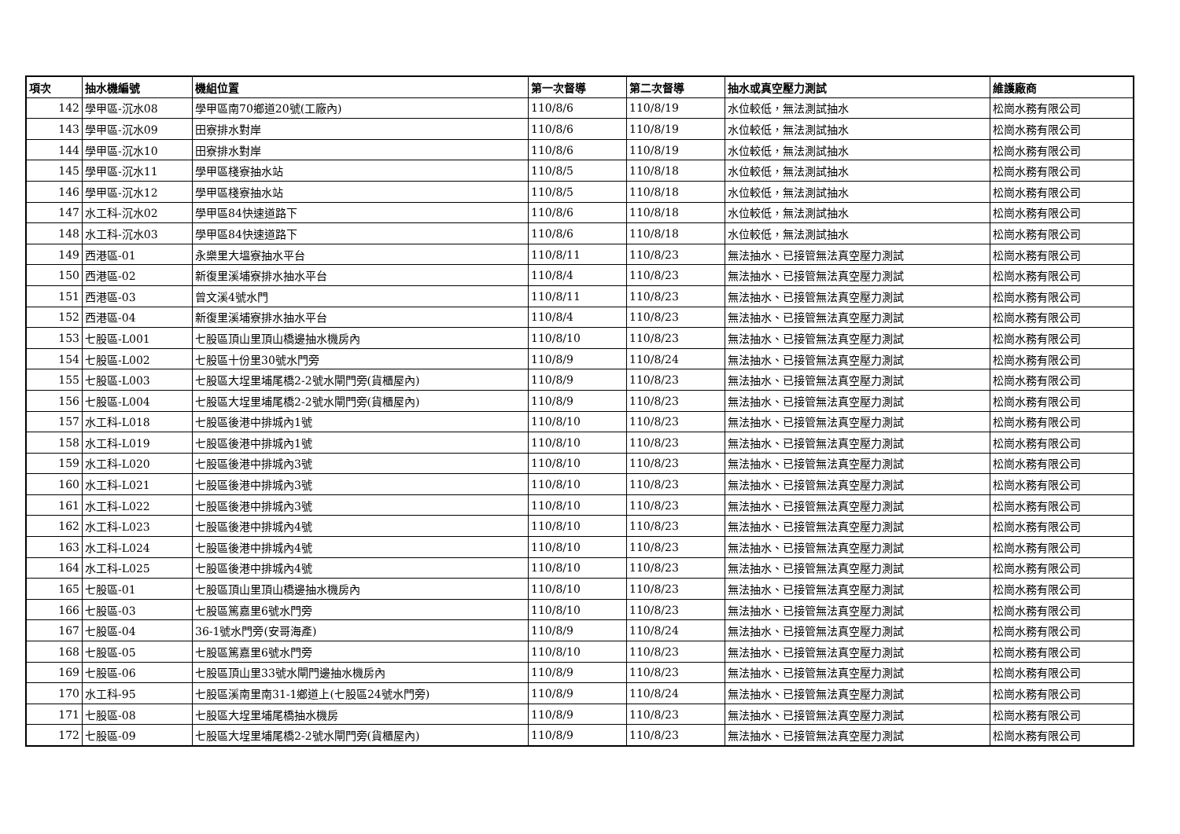| 項次 | 抽水機編號 | 機組位置 | 第一次督導 | 第二次督導 | 抽水或真空壓力測試 | 維護廠商 |
| --- | --- | --- | --- | --- | --- | --- |
| 142 | 學甲區-沉水08 | 學甲區南70鄉道20號(工廠內) | 110/8/6 | 110/8/19 | 水位較低，無法測試抽水 | 松崗水務有限公司 |
| 143 | 學甲區-沉水09 | 田寮排水對岸 | 110/8/6 | 110/8/19 | 水位較低，無法測試抽水 | 松崗水務有限公司 |
| 144 | 學甲區-沉水10 | 田寮排水對岸 | 110/8/6 | 110/8/19 | 水位較低，無法測試抽水 | 松崗水務有限公司 |
| 145 | 學甲區-沉水11 | 學甲區棧寮抽水站 | 110/8/5 | 110/8/18 | 水位較低，無法測試抽水 | 松崗水務有限公司 |
| 146 | 學甲區-沉水12 | 學甲區棧寮抽水站 | 110/8/5 | 110/8/18 | 水位較低，無法測試抽水 | 松崗水務有限公司 |
| 147 | 水工科-沉水02 | 學甲區84快速道路下 | 110/8/6 | 110/8/18 | 水位較低，無法測試抽水 | 松崗水務有限公司 |
| 148 | 水工科-沉水03 | 學甲區84快速道路下 | 110/8/6 | 110/8/18 | 水位較低，無法測試抽水 | 松崗水務有限公司 |
| 149 | 西港區-01 | 永樂里大塭寮抽水平台 | 110/8/11 | 110/8/23 | 無法抽水、已接管無法真空壓力測試 | 松崗水務有限公司 |
| 150 | 西港區-02 | 新復里溪埔寮排水抽水平台 | 110/8/4 | 110/8/23 | 無法抽水、已接管無法真空壓力測試 | 松崗水務有限公司 |
| 151 | 西港區-03 | 曾文溪4號水門 | 110/8/11 | 110/8/23 | 無法抽水、已接管無法真空壓力測試 | 松崗水務有限公司 |
| 152 | 西港區-04 | 新復里溪埔寮排水抽水平台 | 110/8/4 | 110/8/23 | 無法抽水、已接管無法真空壓力測試 | 松崗水務有限公司 |
| 153 | 七股區-L001 | 七股區頂山里頂山橋邊抽水機房內 | 110/8/10 | 110/8/23 | 無法抽水、已接管無法真空壓力測試 | 松崗水務有限公司 |
| 154 | 七股區-L002 | 七股區十份里30號水門旁 | 110/8/9 | 110/8/24 | 無法抽水、已接管無法真空壓力測試 | 松崗水務有限公司 |
| 155 | 七股區-L003 | 七股區大埕里埔尾橋2-2號水閘門旁(貨櫃屋內) | 110/8/9 | 110/8/23 | 無法抽水、已接管無法真空壓力測試 | 松崗水務有限公司 |
| 156 | 七股區-L004 | 七股區大埕里埔尾橋2-2號水閘門旁(貨櫃屋內) | 110/8/9 | 110/8/23 | 無法抽水、已接管無法真空壓力測試 | 松崗水務有限公司 |
| 157 | 水工科-L018 | 七股區後港中排城內1號 | 110/8/10 | 110/8/23 | 無法抽水、已接管無法真空壓力測試 | 松崗水務有限公司 |
| 158 | 水工科-L019 | 七股區後港中排城內1號 | 110/8/10 | 110/8/23 | 無法抽水、已接管無法真空壓力測試 | 松崗水務有限公司 |
| 159 | 水工科-L020 | 七股區後港中排城內3號 | 110/8/10 | 110/8/23 | 無法抽水、已接管無法真空壓力測試 | 松崗水務有限公司 |
| 160 | 水工科-L021 | 七股區後港中排城內3號 | 110/8/10 | 110/8/23 | 無法抽水、已接管無法真空壓力測試 | 松崗水務有限公司 |
| 161 | 水工科-L022 | 七股區後港中排城內3號 | 110/8/10 | 110/8/23 | 無法抽水、已接管無法真空壓力測試 | 松崗水務有限公司 |
| 162 | 水工科-L023 | 七股區後港中排城內4號 | 110/8/10 | 110/8/23 | 無法抽水、已接管無法真空壓力測試 | 松崗水務有限公司 |
| 163 | 水工科-L024 | 七股區後港中排城內4號 | 110/8/10 | 110/8/23 | 無法抽水、已接管無法真空壓力測試 | 松崗水務有限公司 |
| 164 | 水工科-L025 | 七股區後港中排城內4號 | 110/8/10 | 110/8/23 | 無法抽水、已接管無法真空壓力測試 | 松崗水務有限公司 |
| 165 | 七股區-01 | 七股區頂山里頂山橋邊抽水機房內 | 110/8/10 | 110/8/23 | 無法抽水、已接管無法真空壓力測試 | 松崗水務有限公司 |
| 166 | 七股區-03 | 七股區篤嘉里6號水門旁 | 110/8/10 | 110/8/23 | 無法抽水、已接管無法真空壓力測試 | 松崗水務有限公司 |
| 167 | 七股區-04 | 36-1號水門旁(安哥海產) | 110/8/9 | 110/8/24 | 無法抽水、已接管無法真空壓力測試 | 松崗水務有限公司 |
| 168 | 七股區-05 | 七股區篤嘉里6號水門旁 | 110/8/10 | 110/8/23 | 無法抽水、已接管無法真空壓力測試 | 松崗水務有限公司 |
| 169 | 七股區-06 | 七股區頂山里33號水閘門邊抽水機房內 | 110/8/9 | 110/8/23 | 無法抽水、已接管無法真空壓力測試 | 松崗水務有限公司 |
| 170 | 水工科-95 | 七股區溪南里南31-1鄉道上(七股區24號水門旁) | 110/8/9 | 110/8/24 | 無法抽水、已接管無法真空壓力測試 | 松崗水務有限公司 |
| 171 | 七股區-08 | 七股區大埕里埔尾橋抽水機房 | 110/8/9 | 110/8/23 | 無法抽水、已接管無法真空壓力測試 | 松崗水務有限公司 |
| 172 | 七股區-09 | 七股區大埕里埔尾橋2-2號水閘門旁(貨櫃屋內) | 110/8/9 | 110/8/23 | 無法抽水、已接管無法真空壓力測試 | 松崗水務有限公司 |